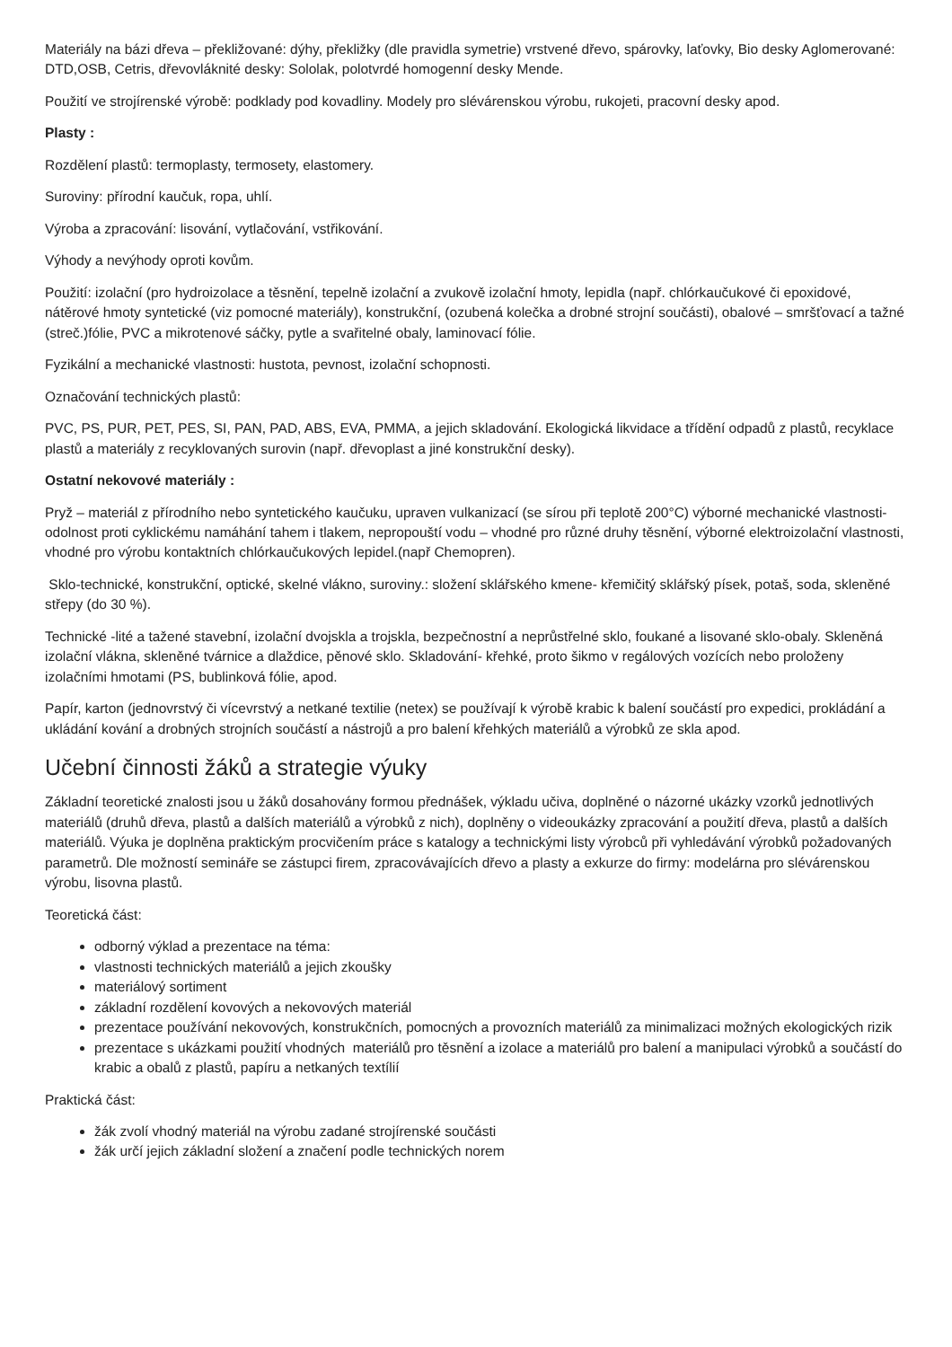Materiály na bázi dřeva – překližované: dýhy, překližky (dle pravidla symetrie) vrstvené dřevo, spárovky, laťovky, Bio desky Aglomerované: DTD,OSB, Cetris, dřevovláknité desky: Sololak, polotvrdé homogenní desky Mende.
Použití ve strojírenské výrobě: podklady pod kovadliny. Modely pro slévárenskou výrobu, rukojeti, pracovní desky apod.
Plasty :
Rozdělení plastů: termoplasty, termosety, elastomery.
Suroviny: přírodní kaučuk, ropa, uhlí.
Výroba a zpracování: lisování, vytlačování, vstřikování.
Výhody a nevýhody oproti kovům.
Použití: izolační (pro hydroizolace a těsnění, tepelně izolační a zvukově izolační hmoty, lepidla (např. chlórkaučukové či epoxidové, nátěrové hmoty syntetické (viz pomocné materiály), konstrukční, (ozubená kolečka a drobné strojní součásti), obalové – smršťovací a tažné (streč.)fólie, PVC a mikrotenové sáčky, pytle a svařitelné obaly, laminovací fólie.
Fyzikální a mechanické vlastnosti: hustota, pevnost, izolační schopnosti.
Označování technických plastů:
PVC, PS, PUR, PET, PES, SI, PAN, PAD, ABS, EVA, PMMA, a jejich skladování. Ekologická likvidace a třídění odpadů z plastů, recyklace plastů a materiály z recyklovaných surovin (např. dřevoplast a jiné konstrukční desky).
Ostatní nekovové materiály :
Pryž – materiál z přírodního nebo syntetického kaučuku, upraven vulkanizací (se sírou při teplotě 200°C) výborné mechanické vlastnosti-odolnost proti cyklickému namáhání tahem i tlakem, nepropouští vodu – vhodné pro různé druhy těsnění, výborné elektroizolační vlastnosti, vhodné pro výrobu kontaktních chlórkaučukových lepidel.(např Chemopren).
Sklo-technické, konstrukční, optické, skelné vlákno, suroviny.: složení sklářského kmene- křemičitý sklářský písek, potaš, soda, skleněné střepy (do 30 %).
Technické -lité a tažené stavební, izolační dvojskla a trojskla, bezpečnostní a neprůstřelné sklo, foukané a lisované sklo-obaly. Skleněná izolační vlákna, skleněné tvárnice a dlaždice, pěnové sklo. Skladování- křehké, proto šikmo v regálových vozících nebo proloženy izolačními hmotami (PS, bublinková fólie, apod.
Papír, karton (jednovrstvý či vícevrstvý a netkané textilie (netex) se používají k výrobě krabic k balení součástí pro expedici, prokládání a ukládání kování a drobných strojních součástí a nástrojů a pro balení křehkých materiálů a výrobků ze skla apod.
Učební činnosti žáků a strategie výuky
Základní teoretické znalosti jsou u žáků dosahovány formou přednášek, výkladu učiva, doplněné o názorné ukázky vzorků jednotlivých materiálů (druhů dřeva, plastů a dalších materiálů a výrobků z nich), doplněny o videoukázky zpracování a použití dřeva, plastů a dalších materiálů. Výuka je doplněna praktickým procvičením práce s katalogy a technickými listy výrobců při vyhledávání výrobků požadovaných parametrů. Dle možností semináře se zástupci firem, zpracovávajících dřevo a plasty a exkurze do firmy: modelárna pro slévárenskou výrobu, lisovna plastů.
Teoretická část:
odborný výklad a prezentace na téma:
vlastnosti technických materiálů a jejich zkoušky
materiálový sortiment
základní rozdělení kovových a nekovových materiál
prezentace používání nekovových, konstrukčních, pomocných a provozních materiálů za minimalizaci možných ekologických rizik
prezentace s ukázkami použití vhodných materiálů pro těsnění a izolace a materiálů pro balení a manipulaci výrobků a součástí do krabic a obalů z plastů, papíru a netkaných textílií
Praktická část:
žák zvolí vhodný materiál na výrobu zadané strojírenské součásti
žák určí jejich základní složení a značení podle technických norem